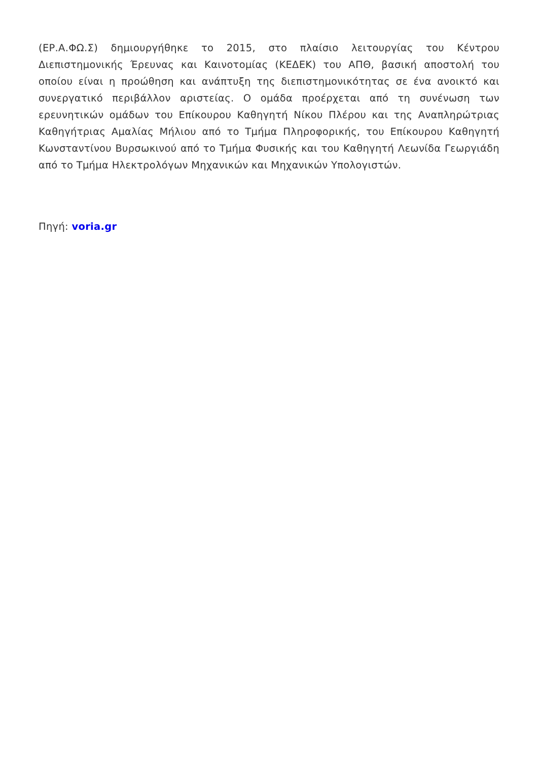(ΕΡ.Α.ΦΩ.Σ) δημιουργήθηκε το 2015, στο πλαίσιο λειτουργίας του Κέντρου Διεπιστημονικής Έρευνας και Καινοτομίας (ΚΕΔΕΚ) του ΑΠΘ, βασική αποστολή του οποίου είναι η προώθηση και ανάπτυξη της διεπιστημονικότητας σε ένα ανοικτό και συνεργατικό περιβάλλον αριστείας. Ο ομάδα προέρχεται από τη συνένωση των ερευνητικών ομάδων του Επίκουρου Καθηγητή Νίκου Πλέρου και της Αναπληρώτριας Καθηγήτριας Αμαλίας Μήλιου από το Τμήμα Πληροφορικής, του Επίκουρου Καθηγητή Κωνσταντίνου Βυρσωκινού από το Τμήμα Φυσικής και του Καθηγητή Λεωνίδα Γεωργιάδη από το Τμήμα Ηλεκτρολόγων Μηχανικών και Μηχανικών Υπολογιστών.
Πηγή: voria.gr